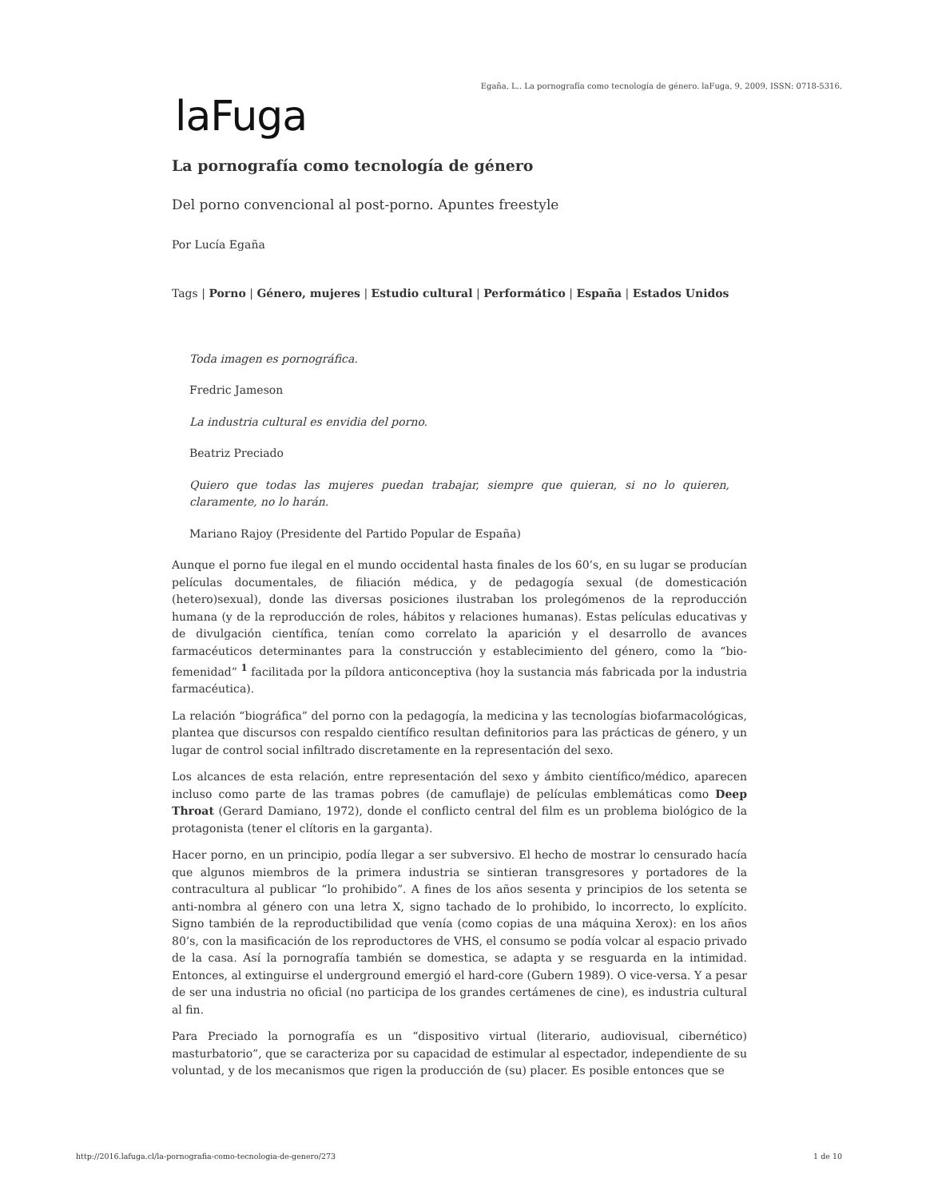Egaña, L.. La pornografía como tecnología de género. laFuga, 9, 2009, ISSN: 0718-5316.
laFuga
La pornografía como tecnología de género
Del porno convencional al post-porno. Apuntes freestyle
Por Lucía Egaña
Tags | Porno | Género, mujeres | Estudio cultural | Performático | España | Estados Unidos
Toda imagen es pornográfica.
Fredric Jameson
La industria cultural es envidia del porno.
Beatriz Preciado
Quiero que todas las mujeres puedan trabajar, siempre que quieran, si no lo quieren, claramente, no lo harán.
Mariano Rajoy (Presidente del Partido Popular de España)
Aunque el porno fue ilegal en el mundo occidental hasta finales de los 60’s, en su lugar se producían películas documentales, de filiación médica, y de pedagogía sexual (de domesticación (hetero)sexual), donde las diversas posiciones ilustraban los prolegómenos de la reproducción humana (y de la reproducción de roles, hábitos y relaciones humanas). Estas películas educativas y de divulgación científica, tenían como correlato la aparición y el desarrollo de avances farmacéuticos determinantes para la construcción y establecimiento del género, como la “bio-femenidad” <sup>1</sup> facilitada por la píldora anticonceptiva (hoy la sustancia más fabricada por la industria farmacéutica).
La relación “biográfica” del porno con la pedagogía, la medicina y las tecnologías biofarmacológicas, plantea que discursos con respaldo científico resultan definitorios para las prácticas de género, y un lugar de control social infiltrado discretamente en la representación del sexo.
Los alcances de esta relación, entre representación del sexo y ámbito científico/médico, aparecen incluso como parte de las tramas pobres (de camuflaje) de películas emblemáticas como Deep Throat (Gerard Damiano, 1972), donde el conflicto central del film es un problema biológico de la protagonista (tener el clítoris en la garganta).
Hacer porno, en un principio, podía llegar a ser subversivo. El hecho de mostrar lo censurado hacía que algunos miembros de la primera industria se sintieran transgresores y portadores de la contracultura al publicar “lo prohibido”. A fines de los años sesenta y principios de los setenta se anti-nombra al género con una letra X, signo tachado de lo prohibido, lo incorrecto, lo explícito. Signo también de la reproductibilidad que venía (como copias de una máquina Xerox): en los años 80’s, con la masificación de los reproductores de VHS, el consumo se podía volcar al espacio privado de la casa. Así la pornografía también se domestica, se adapta y se resguarda en la intimidad. Entonces, al extinguirse el underground emergió el hard-core (Gubern 1989). O vice-versa. Y a pesar de ser una industria no oficial (no participa de los grandes certámenes de cine), es industria cultural al fin.
Para Preciado la pornografía es un “dispositivo virtual (literario, audiovisual, cibernético) masturbatorio”, que se caracteriza por su capacidad de estimular al espectador, independiente de su voluntad, y de los mecanismos que rigen la producción de (su) placer. Es posible entonces que se
http://2016.lafuga.cl/la-pornografia-como-tecnologia-de-genero/273 1 de 10